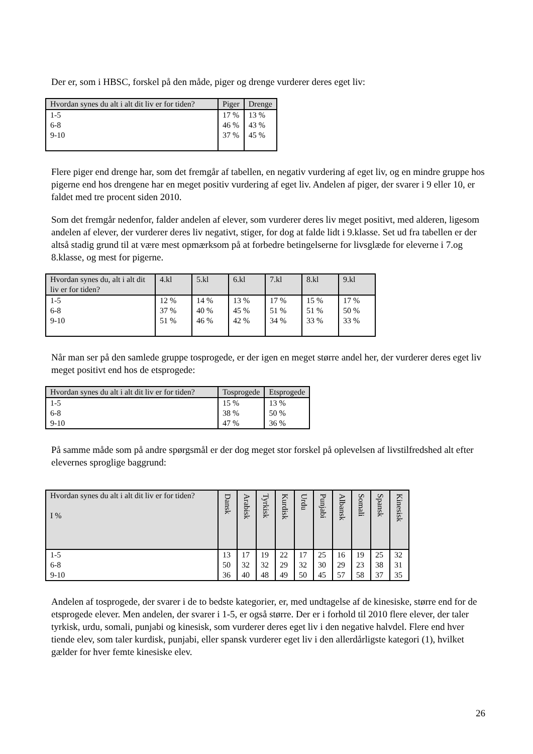Der er, som i HBSC, forskel på den måde, piger og drenge vurderer deres eget liv:
| Hvordan synes du alt i alt dit liv er for tiden? | Piger | Drenge |
| --- | --- | --- |
| 1-5 6-8 9-10 | 17 % 46 % 37 % | 13 % 43 % 45 % |
Flere piger end drenge har, som det fremgår af tabellen, en negativ vurdering af eget liv, og en mindre gruppe hos pigerne end hos drengene har en meget positiv vurdering af eget liv. Andelen af piger, der svarer i 9 eller 10, er faldet med tre procent siden 2010.
Som det fremgår nedenfor, falder andelen af elever, som vurderer deres liv meget positivt, med alderen, ligesom andelen af elever, der vurderer deres liv negativt, stiger, for dog at falde lidt i 9.klasse. Set ud fra tabellen er der altså stadig grund til at være mest opmærksom på at forbedre betingelserne for livsglæde for eleverne i 7.og 8.klasse, og mest for pigerne.
| Hvordan synes du, alt i alt dit liv er for tiden? | 4.kl | 5.kl | 6.kl | 7.kl | 8.kl | 9.kl |
| --- | --- | --- | --- | --- | --- | --- |
| 1-5 6-8 9-10 | 12 % 37 % 51 % | 14 % 40 % 46 % | 13 % 45 % 42 % | 17 % 51 % 34 % | 15 % 51 % 33 % | 17 % 50 % 33 % |
Når man ser på den samlede gruppe tosprogede, er der igen en meget større andel her, der vurderer deres eget liv meget positivt end hos de etsprogede:
| Hvordan synes du alt i alt dit liv er for tiden? | Tosprogede | Etsprogede |
| --- | --- | --- |
| 1-5 6-8 9-10 | 15 % 38 % 47 % | 13 % 50 % 36 % |
På samme måde som på andre spørgsmål er der dog meget stor forskel på oplevelsen af livstilfredshed alt efter elevernes sproglige baggrund:
| Hvordan synes du alt i alt dit liv er for tiden? I % | Dansk | Arabisk | Tyrkisk | Kurdisk | Urdu | Punjabi | Albansk | Somali | Spansk | Kinesisk |
| --- | --- | --- | --- | --- | --- | --- | --- | --- | --- | --- |
| 1-5 6-8 9-10 | 13 50 36 | 17 32 40 | 19 32 48 | 22 29 49 | 17 32 50 | 25 30 45 | 16 29 57 | 19 23 58 | 25 38 37 | 32 31 35 |
Andelen af tosprogede, der svarer i de to bedste kategorier, er, med undtagelse af de kinesiske, større end for de etsprogede elever. Men andelen, der svarer i 1-5, er også større. Der er i forhold til 2010 flere elever, der taler tyrkisk, urdu, somali, punjabi og kinesisk, som vurderer deres eget liv i den negative halvdel. Flere end hver tiende elev, som taler kurdisk, punjabi, eller spansk vurderer eget liv i den allerdårligste kategori (1), hvilket gælder for hver femte kinesiske elev.
26